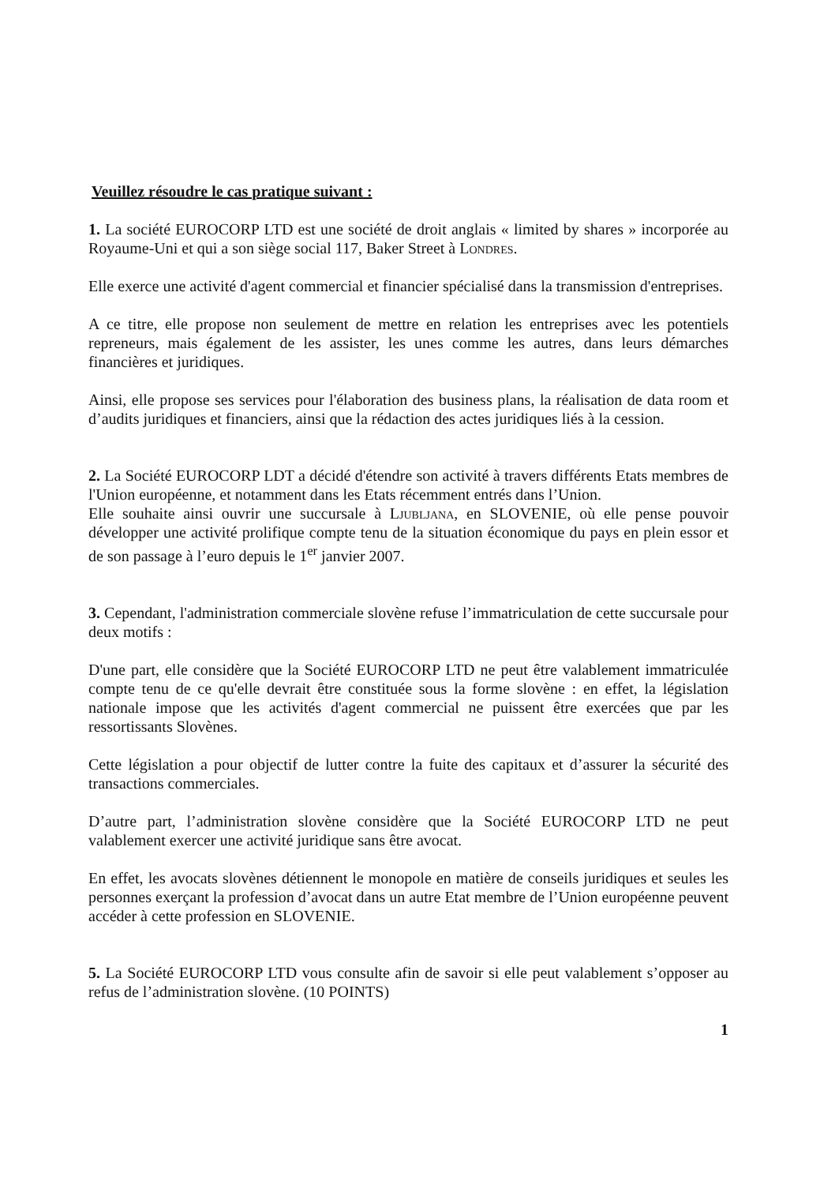Veuillez résoudre le cas pratique suivant :
1. La société EUROCORP LTD est une société de droit anglais « limited by shares » incorporée au Royaume-Uni et qui a son siège social 117, Baker Street à Londres.
Elle exerce une activité d'agent commercial et financier spécialisé dans la transmission d'entreprises.
A ce titre, elle propose non seulement de mettre en relation les entreprises avec les potentiels repreneurs, mais également de les assister, les unes comme les autres, dans leurs démarches financières et juridiques.
Ainsi, elle propose ses services pour l'élaboration des business plans, la réalisation de data room et d’audits juridiques et financiers, ainsi que la rédaction des actes juridiques liés à la cession.
2. La Société EUROCORP LDT a décidé d'étendre son activité à travers différents Etats membres de l'Union européenne, et notamment dans les Etats récemment entrés dans l’Union.
Elle souhaite ainsi ouvrir une succursale à Ljubljana, en SLOVENIE, où elle pense pouvoir développer une activité prolifique compte tenu de la situation économique du pays en plein essor et de son passage à l’euro depuis le 1<sup>er</sup> janvier 2007.
3. Cependant, l'administration commerciale slovène refuse l’immatriculation de cette succursale pour deux motifs :
D'une part, elle considère que la Société EUROCORP LTD ne peut être valablement immatriculée compte tenu de ce qu'elle devrait être constituée sous la forme slovène : en effet, la législation nationale impose que les activités d'agent commercial ne puissent être exercées que par les ressortissants Slovènes.
Cette législation a pour objectif de lutter contre la fuite des capitaux et d’assurer la sécurité des transactions commerciales.
D’autre part, l’administration slovène considère que la Société EUROCORP LTD ne peut valablement exercer une activité juridique sans être avocat.
En effet, les avocats slovènes détiennent le monopole en matière de conseils juridiques et seules les personnes exerçant la profession d’avocat dans un autre Etat membre de l’Union européenne peuvent accéder à cette profession en SLOVENIE.
5. La Société EUROCORP LTD vous consulte afin de savoir si elle peut valablement s’opposer au refus de l’administration slovène. (10 POINTS)
1